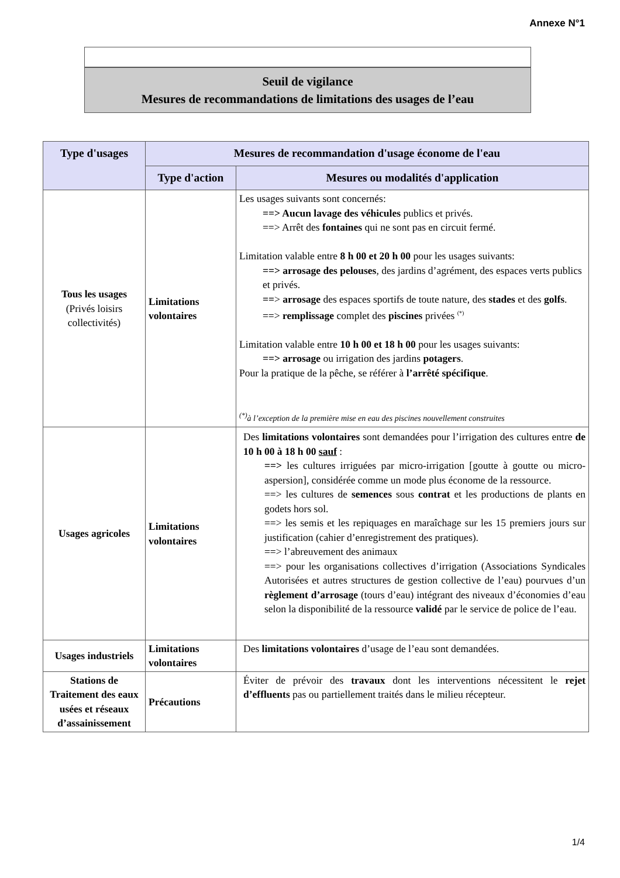Annexe N°1
Seuil de vigilance
Mesures de recommandations de limitations des usages de l’eau
| Type d'usages | Mesures de recommandation d'usage économe de l'eau | |
| --- | --- | --- |
| | Type d'action | Mesures ou modalités d'application |
| Tous les usages (Privés loisirs collectivités) | Limitations volontaires | Les usages suivants sont concernés: ==> Aucun lavage des véhicules publics et privés. ==> Arrêt des fontaines qui ne sont pas en circuit fermé. Limitation valable entre 8 h 00 et 20 h 00 pour les usages suivants: ==> arrosage des pelouses , des jardins d’agrément, des espaces verts publics et privés. == > arrosage des espaces sportifs de toute nature, des stades et des golfs . ==> remplissage complet des piscines privées <sup>(*)</sup> Limitation valable entre 10 h 00 et 18 h 00 pour les usages suivants: ==> arrosage ou irrigation des jardins potagers . Pour la pratique de la pêche, se référer à l’arrêté spécifique . <sup>(*)</sup> à l’exception de la première mise en eau des piscines nouvellement construites |
| Usages agricoles | Limitations volontaires | Des limitations volontaires sont demandées pour l’irrigation des cultures entre de 10 h 00 à 18 h 00 sauf : ==> les cultures irriguées par micro-irrigation [goutte à goutte ou micro-aspersion], considérée comme un mode plus économe de la ressource. ==> les cultures de semences sous contrat et les productions de plants en godets hors sol. ==> les semis et les repiquages en maraîchage sur les 15 premiers jours sur justification (cahier d’enregistrement des pratiques). ==> l’abreuvement des animaux ==> pour les organisations collectives d’irrigation (Associations Syndicales Autorisées et autres structures de gestion collective de l’eau) pourvues d’un règlement d’arrosage (tours d’eau) intégrant des niveaux d’économies d’eau selon la disponibilité de la ressource validé par le service de police de l’eau. |
| Usages industriels | Limitations volontaires | Des limitations volontaires d’usage de l’eau sont demandées. |
| Stations de Traitement des eaux usées et réseaux d’assainissement | Précautions | Éviter de prévoir des travaux dont les interventions nécessitent le rejet d’effluents pas ou partiellement traités dans le milieu récepteur. |
1/4